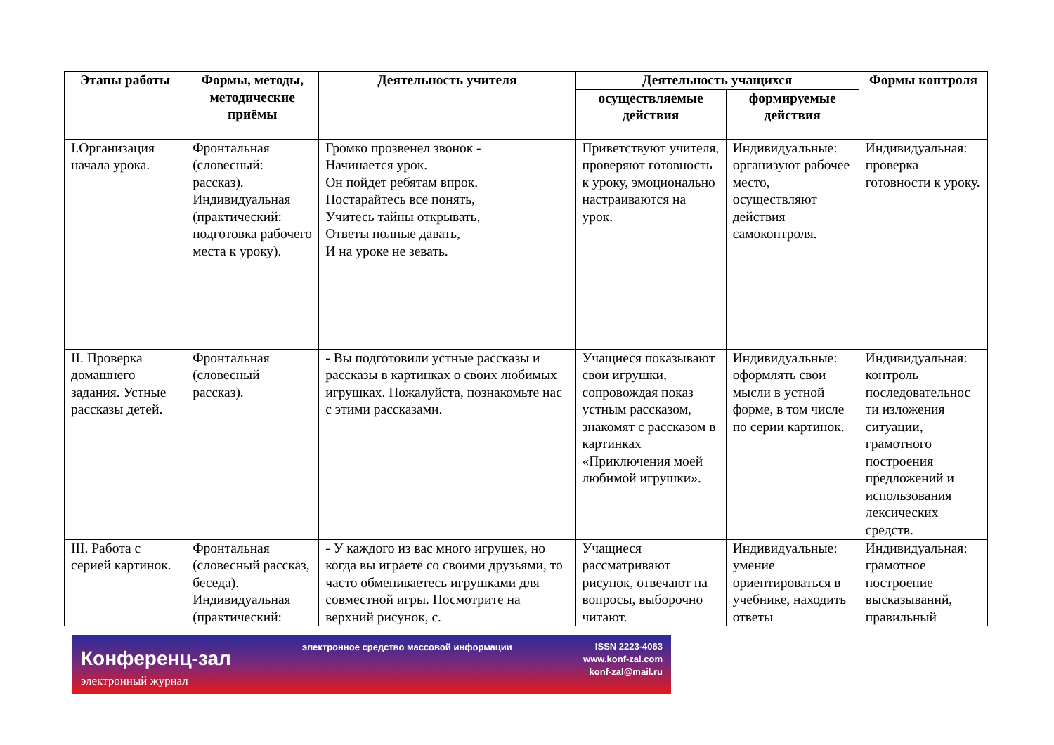| Этапы работы | Формы, методы, методические приёмы | Деятельность учителя | Деятельность учащихся | | Формы контроля |
| --- | --- | --- | --- | --- | --- |
| | | | осуществляемые действия | формируемые действия | |
| I.Организация начала урока. | Фронтальная (словесный: рассказ). Индивидуальная (практический: подготовка рабочего места к уроку). | Громко прозвенел звонок - Начинается урок. Он пойдет ребятам впрок. Постарайтесь все понять, Учитесь тайны открывать, Ответы полные давать, И на уроке не зевать. | Приветствуют учителя, проверяют готовность к уроку, эмоционально настраиваются на урок. | Индивидуальные: организуют рабочее место, осуществляют действия самоконтроля. | Индивидуальная: проверка готовности к уроку. |
| II. Проверка домашнего задания. Устные рассказы детей. | Фронтальная (словесный рассказ). | - Вы подготовили устные рассказы и рассказы в картинках о своих любимых игрушках. Пожалуйста, познакомьте нас с этими рассказами. | Учащиеся показывают свои игрушки, сопровождая показ устным рассказом, знакомят с рассказом в картинках «Приключения моей любимой игрушки». | Индивидуальные: оформлять свои мысли в устной форме, в том числе по серии картинок. | Индивидуальная: контроль последовательнос ти изложения ситуации, грамотного построения предложений и использования лексических средств. |
| III. Работа с серией картинок. | Фронтальная (словесный рассказ, беседа). Индивидуальная (практический: | - У каждого из вас много игрушек, но когда вы играете со своими друзьями, то часто обмениваетесь игрушками для совместной игры. Посмотрите на верхний рисунок, с. | Учащиеся рассматривают рисунок, отвечают на вопросы, выборочно читают. | Индивидуальные: умение ориентироваться в учебнике, находить ответы | Индивидуальная: грамотное построение высказываний, правильный |
Конференц-зал
электронный журнал
электронное средство массовой информации
ISSN 2223-4063
www.konf-zal.com
konf-zal@mail.ru